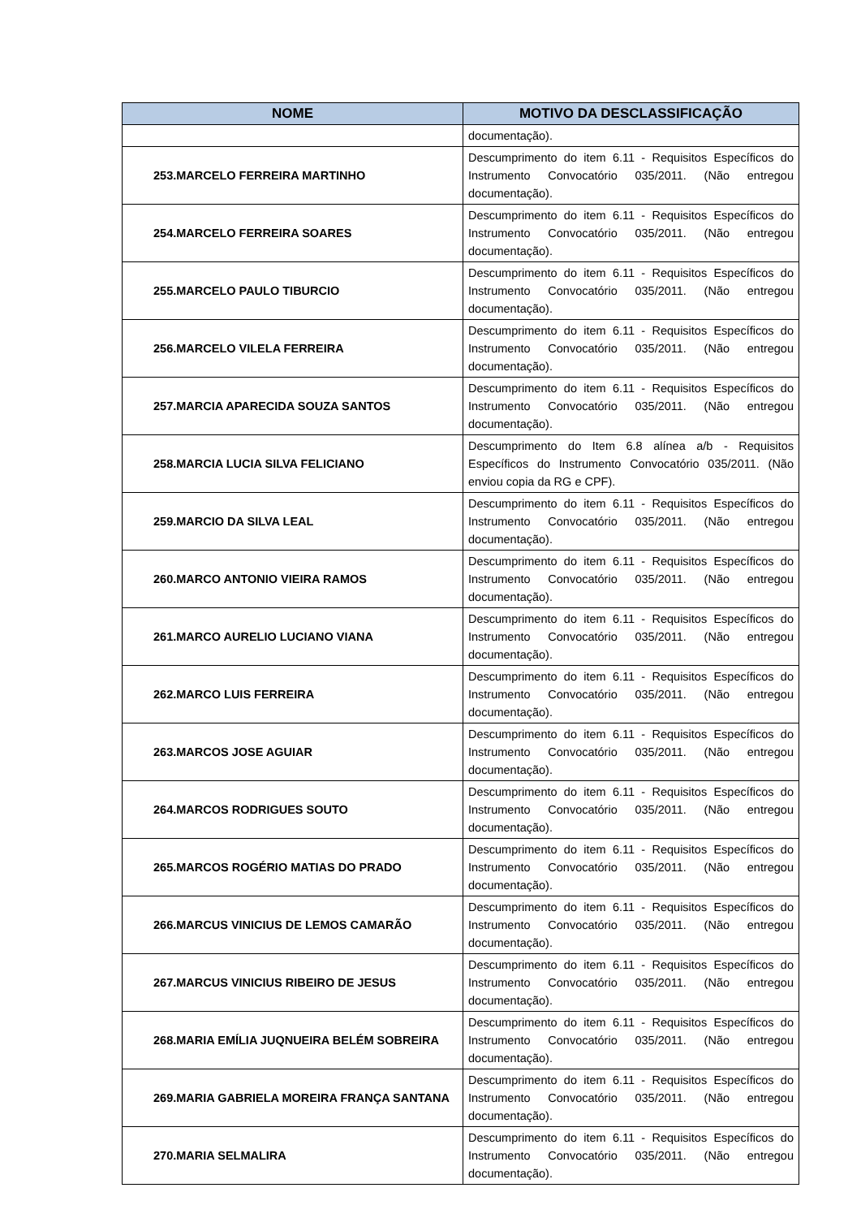| NOME | MOTIVO DA DESCLASSIFICAÇÃO |
| --- | --- |
| | documentação). |
| 253.MARCELO FERREIRA MARTINHO | Descumprimento do item 6.11 - Requisitos Específicos do Instrumento Convocatório 035/2011. (Não entregou documentação). |
| 254.MARCELO FERREIRA SOARES | Descumprimento do item 6.11 - Requisitos Específicos do Instrumento Convocatório 035/2011. (Não entregou documentação). |
| 255.MARCELO PAULO TIBURCIO | Descumprimento do item 6.11 - Requisitos Específicos do Instrumento Convocatório 035/2011. (Não entregou documentação). |
| 256.MARCELO VILELA FERREIRA | Descumprimento do item 6.11 - Requisitos Específicos do Instrumento Convocatório 035/2011. (Não entregou documentação). |
| 257.MARCIA APARECIDA SOUZA SANTOS | Descumprimento do item 6.11 - Requisitos Específicos do Instrumento Convocatório 035/2011. (Não entregou documentação). |
| 258.MARCIA LUCIA SILVA FELICIANO | Descumprimento do Item 6.8 alínea a/b - Requisitos Específicos do Instrumento Convocatório 035/2011. (Não enviou copia da RG e CPF). |
| 259.MARCIO DA SILVA LEAL | Descumprimento do item 6.11 - Requisitos Específicos do Instrumento Convocatório 035/2011. (Não entregou documentação). |
| 260.MARCO ANTONIO VIEIRA RAMOS | Descumprimento do item 6.11 - Requisitos Específicos do Instrumento Convocatório 035/2011. (Não entregou documentação). |
| 261.MARCO AURELIO LUCIANO VIANA | Descumprimento do item 6.11 - Requisitos Específicos do Instrumento Convocatório 035/2011. (Não entregou documentação). |
| 262.MARCO LUIS FERREIRA | Descumprimento do item 6.11 - Requisitos Específicos do Instrumento Convocatório 035/2011. (Não entregou documentação). |
| 263.MARCOS JOSE AGUIAR | Descumprimento do item 6.11 - Requisitos Específicos do Instrumento Convocatório 035/2011. (Não entregou documentação). |
| 264.MARCOS RODRIGUES SOUTO | Descumprimento do item 6.11 - Requisitos Específicos do Instrumento Convocatório 035/2011. (Não entregou documentação). |
| 265.MARCOS ROGÉRIO MATIAS DO PRADO | Descumprimento do item 6.11 - Requisitos Específicos do Instrumento Convocatório 035/2011. (Não entregou documentação). |
| 266.MARCUS VINICIUS DE LEMOS CAMARÃO | Descumprimento do item 6.11 - Requisitos Específicos do Instrumento Convocatório 035/2011. (Não entregou documentação). |
| 267.MARCUS VINICIUS RIBEIRO DE JESUS | Descumprimento do item 6.11 - Requisitos Específicos do Instrumento Convocatório 035/2011. (Não entregou documentação). |
| 268.MARIA EMÍLIA JUQNUEIRA BELÉM SOBREIRA | Descumprimento do item 6.11 - Requisitos Específicos do Instrumento Convocatório 035/2011. (Não entregou documentação). |
| 269.MARIA GABRIELA MOREIRA FRANÇA SANTANA | Descumprimento do item 6.11 - Requisitos Específicos do Instrumento Convocatório 035/2011. (Não entregou documentação). |
| 270.MARIA SELMALIRA | Descumprimento do item 6.11 - Requisitos Específicos do Instrumento Convocatório 035/2011. (Não entregou documentação). |